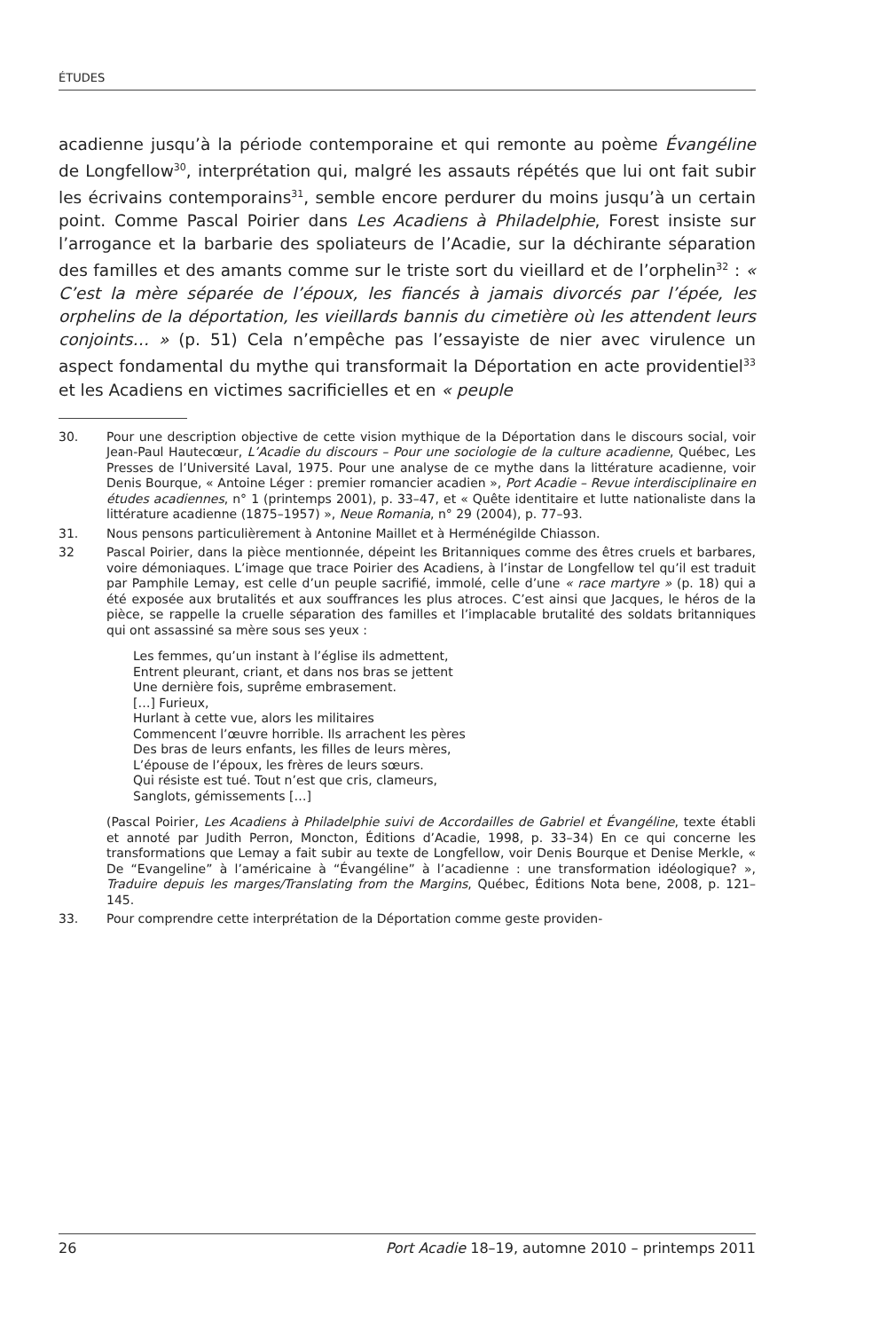ÉTUDES
acadienne jusqu’à la période contemporaine et qui remonte au poème Évangéline de Longfellow<sup>30</sup>, interprétation qui, malgré les assauts répétés que lui ont fait subir les écrivains contemporains<sup>31</sup>, semble encore perdurer du moins jusqu’à un certain point. Comme Pascal Poirier dans Les Acadiens à Philadelphie, Forest insiste sur l’arrogance et la barbarie des spoliateurs de l’Acadie, sur la déchirante séparation des familles et des amants comme sur le triste sort du vieillard et de l’orphelin<sup>32</sup> : « C’est la mère séparée de l’époux, les fiancés à jamais divorcés par l’épée, les orphelins de la déportation, les vieillards bannis du cimetière où les attendent leurs conjoints… » (p. 51) Cela n’empêche pas l’essayiste de nier avec virulence un aspect fondamental du mythe qui transformait la Déportation en acte providentiel<sup>33</sup> et les Acadiens en victimes sacrificielles et en « peuple
30. Pour une description objective de cette vision mythique de la Déportation dans le discours social, voir Jean-Paul Hautecœur, L’Acadie du discours – Pour une sociologie de la culture acadienne, Québec, Les Presses de l’Université Laval, 1975. Pour une analyse de ce mythe dans la littérature acadienne, voir Denis Bourque, « Antoine Léger : premier romancier acadien », Port Acadie – Revue interdisciplinaire en études acadiennes, n° 1 (printemps 2001), p. 33–47, et « Quête identitaire et lutte nationaliste dans la littérature acadienne (1875–1957) », Neue Romania, n° 29 (2004), p. 77–93.
31. Nous pensons particulièrement à Antonine Maillet et à Herménégilde Chiasson.
32 Pascal Poirier, dans la pièce mentionnée, dépeint les Britanniques comme des êtres cruels et barbares, voire démoniaques. L’image que trace Poirier des Acadiens, à l’instar de Longfellow tel qu’il est traduit par Pamphile Lemay, est celle d’un peuple sacrifié, immolé, celle d’une « race martyre » (p. 18) qui a été exposée aux brutalités et aux souffrances les plus atroces. C’est ainsi que Jacques, le héros de la pièce, se rappelle la cruelle séparation des familles et l’implacable brutalité des soldats britanniques qui ont assassiné sa mère sous ses yeux :
Les femmes, qu’un instant à l’église ils admettent,
Entrent pleurant, criant, et dans nos bras se jettent
Une dernière fois, suprême embrasement.
[…] Furieux,
Hurlant à cette vue, alors les militaires
Commencent l’œuvre horrible. Ils arrachent les pères
Des bras de leurs enfants, les filles de leurs mères,
L’épouse de l’époux, les frères de leurs sœurs.
Qui résiste est tué. Tout n’est que cris, clameurs,
Sanglots, gémissements […]
(Pascal Poirier, Les Acadiens à Philadelphie suivi de Accordailles de Gabriel et Évangéline, texte établi et annoté par Judith Perron, Moncton, Éditions d’Acadie, 1998, p. 33–34) En ce qui concerne les transformations que Lemay a fait subir au texte de Longfellow, voir Denis Bourque et Denise Merkle, « De “Evangeline” à l’américaine à “Évangéline” à l’acadienne : une transformation idéologique? », Traduire depuis les marges/Translating from the Margins, Québec, Éditions Nota bene, 2008, p. 121–145.
33. Pour comprendre cette interprétation de la Déportation comme geste providen-
26 Port Acadie 18–19, automne 2010 – printemps 2011